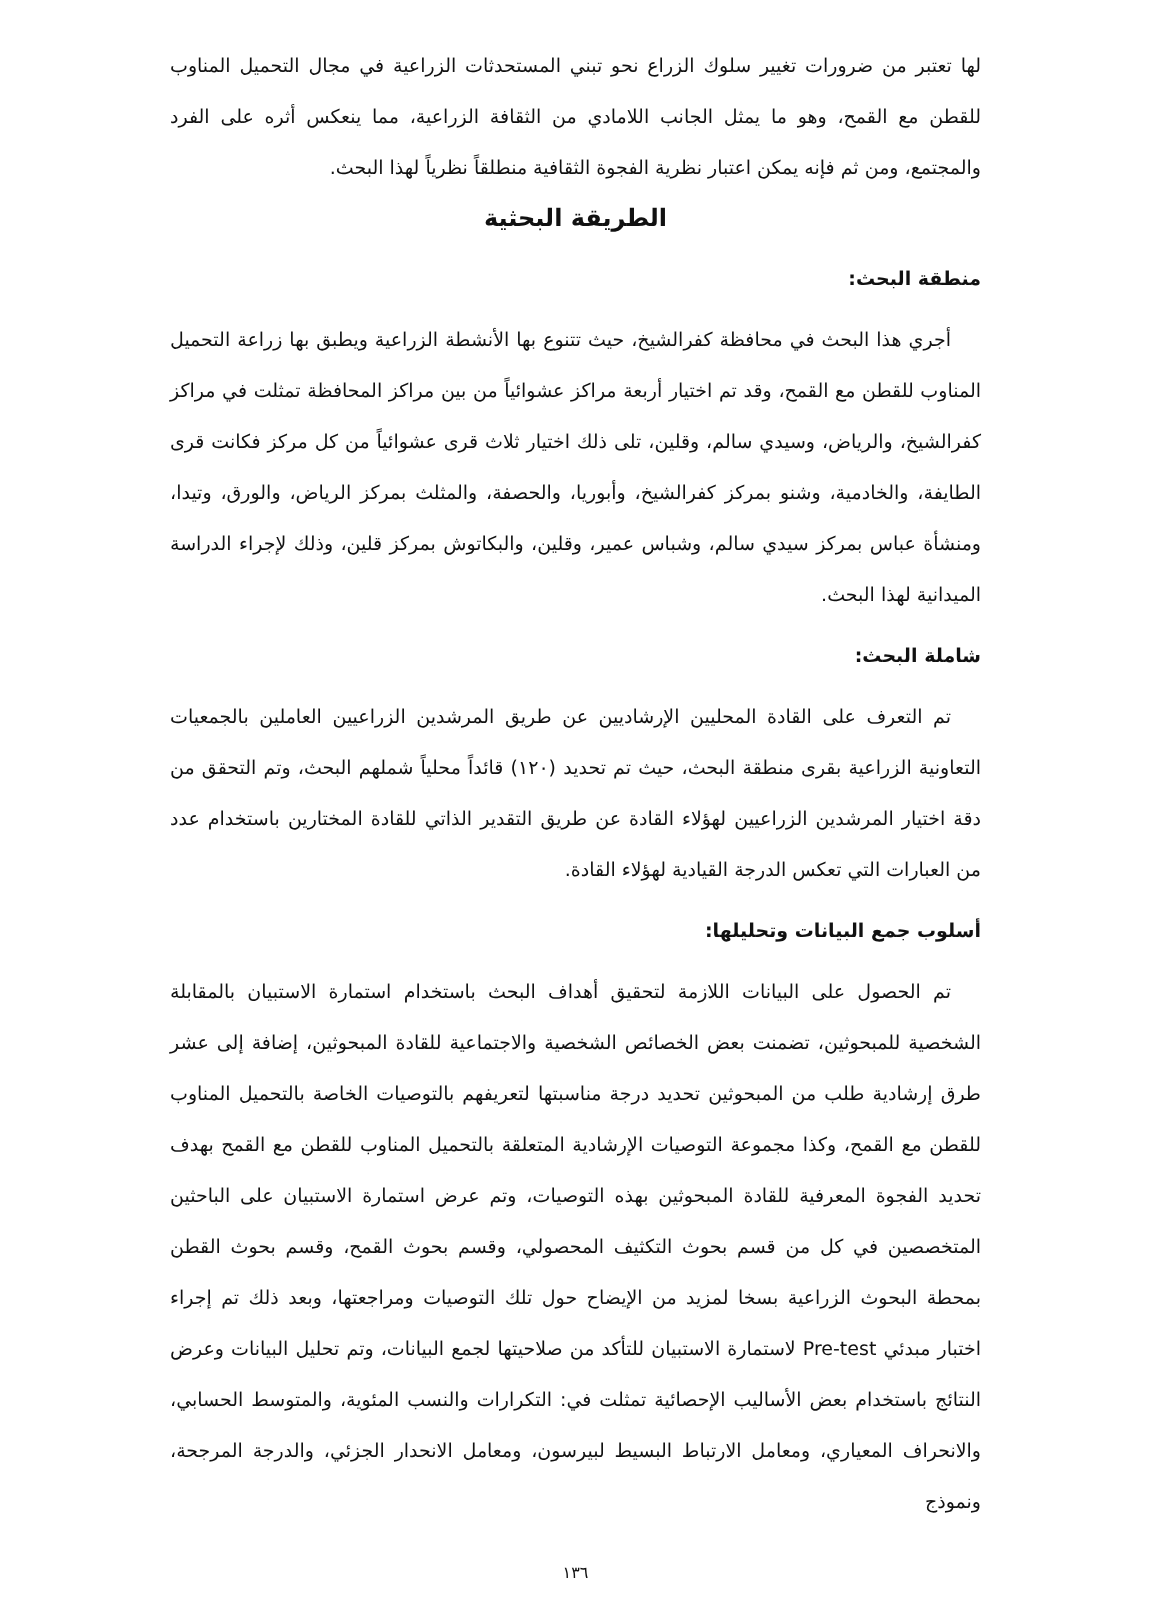لها تعتبر من ضرورات تغيير سلوك الزراع نحو تبني المستحدثات الزراعية في مجال التحميل المناوب للقطن مع القمح، وهو ما يمثل الجانب اللامادي من الثقافة الزراعية، مما ينعكس أثره على الفرد والمجتمع، ومن ثم فإنه يمكن اعتبار نظرية الفجوة الثقافية منطلقاً نظرياً لهذا البحث.
الطريقة البحثية
منطقة البحث:
أجري هذا البحث في محافظة كفرالشيخ، حيث تتنوع بها الأنشطة الزراعية ويطبق بها زراعة التحميل المناوب للقطن مع القمح، وقد تم اختيار أربعة مراكز عشوائياً من بين مراكز المحافظة تمثلت في مراكز كفرالشيخ، والرياض، وسيدي سالم، وقلين، تلى ذلك اختيار ثلاث قرى عشوائياً من كل مركز فكانت قرى الطايفة، والخادمية، وشنو بمركز كفرالشيخ، وأبوريا، والحصفة، والمثلث بمركز الرياض، والورق، وتيدا، ومنشأة عباس بمركز سيدي سالم، وشباس عمير، وقلين، والبكاتوش بمركز قلين، وذلك لإجراء الدراسة الميدانية لهذا البحث.
شاملة البحث:
تم التعرف على القادة المحليين الإرشاديين عن طريق المرشدين الزراعيين العاملين بالجمعيات التعاونية الزراعية بقرى منطقة البحث، حيث تم تحديد (١٢٠) قائداً محلياً شملهم البحث، وتم التحقق من دقة اختيار المرشدين الزراعيين لهؤلاء القادة عن طريق التقدير الذاتي للقادة المختارين باستخدام عدد من العبارات التي تعكس الدرجة القيادية لهؤلاء القادة.
أسلوب جمع البيانات وتحليلها:
تم الحصول على البيانات اللازمة لتحقيق أهداف البحث باستخدام استمارة الاستبيان بالمقابلة الشخصية للمبحوثين، تضمنت بعض الخصائص الشخصية والاجتماعية للقادة المبحوثين، إضافة إلى عشر طرق إرشادية طلب من المبحوثين تحديد درجة مناسبتها لتعريفهم بالتوصيات الخاصة بالتحميل المناوب للقطن مع القمح، وكذا مجموعة التوصيات الإرشادية المتعلقة بالتحميل المناوب للقطن مع القمح بهدف تحديد الفجوة المعرفية للقادة المبحوثين بهذه التوصيات، وتم عرض استمارة الاستبيان على الباحثين المتخصصين في كل من قسم بحوث التكثيف المحصولي، وقسم بحوث القمح، وقسم بحوث القطن بمحطة البحوث الزراعية بسخا لمزيد من الإيضاح حول تلك التوصيات ومراجعتها، وبعد ذلك تم إجراء اختبار مبدئي Pre-test لاستمارة الاستبيان للتأكد من صلاحيتها لجمع البيانات، وتم تحليل البيانات وعرض النتائج باستخدام بعض الأساليب الإحصائية تمثلت في: التكرارات والنسب المئوية، والمتوسط الحسابي، والانحراف المعياري، ومعامل الارتباط البسيط لبيرسون، ومعامل الانحدار الجزئي، والدرجة المرجحة، ونموذج
١٣٦